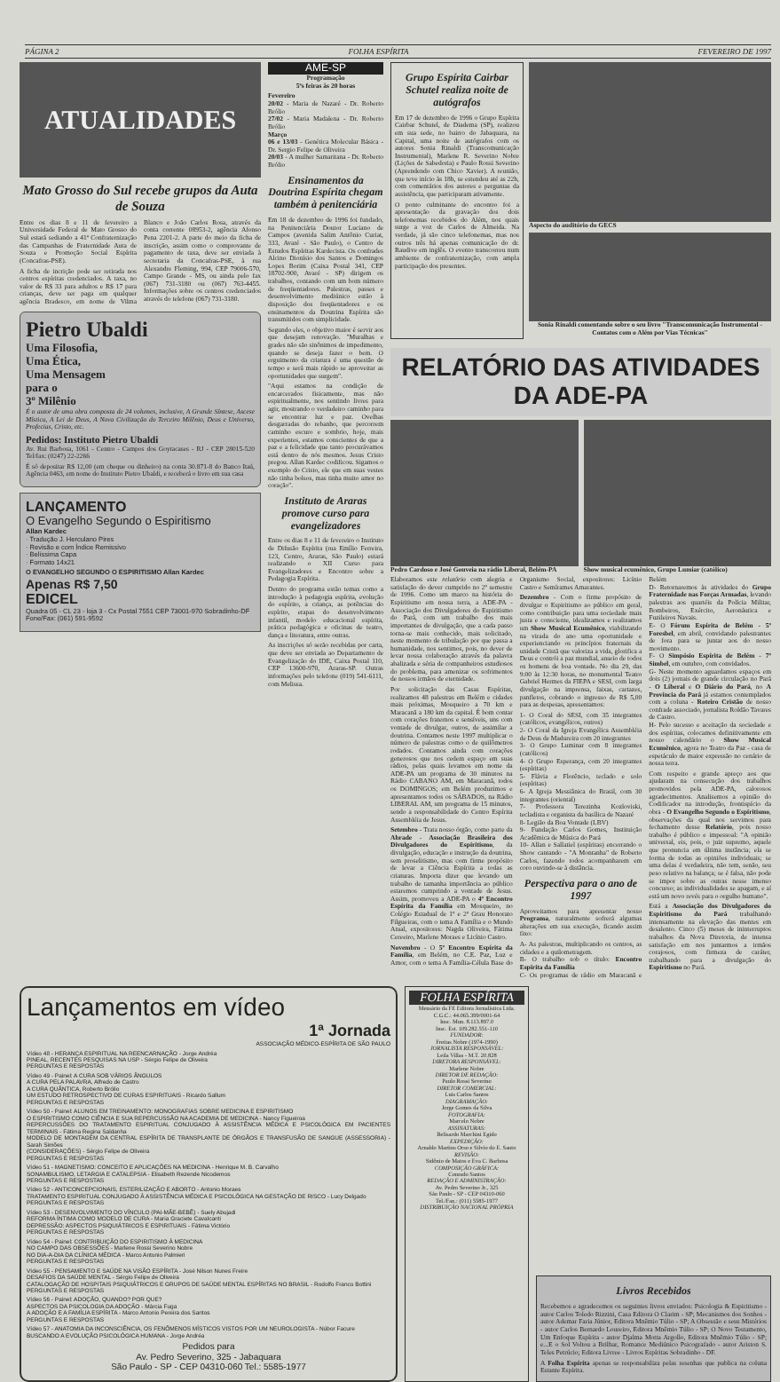PÁGINA 2 FOLHA ESPÍRITA FEVEREIRO DE 1997
ATUALIDADES
Mato Grosso do Sul recebe grupos da Auta de Souza
Entre os dias 8 e 11 de fevereiro a Universidade Federal de Mato Grosso do Sul estará sediando a 41ª Confraternização das Campanhas de Fraternidade Auta de Souza e Promoção Social Espírita (Concafras-PSE).
A ficha de incrição pode ser retirada nos centros espíritas credenciados. A taxa, no valor de R$ 33 para adultos e R$ 17 para crianças, deve ser paga em qualquer agência Bradesco, em nome de Vilma Blanco e João Carlos Rosa, através da conta corrente 08953-2, agência Afonso Pena 2201-2. A parte do meio da ficha de inscrição, assim como o comprovante de pagamento de taxa, deve ser enviada à secretaria da Concafras-PSE, à rua Alexandre Fleming, 994, CEP 79006-570, Campo Grande - MS, ou ainda pelo fax (067) 731-3180 ou (067) 763-4455. Informações sobre os centros credenciados através do telefone (067) 731-3180.
Pietro Ubaldi
Uma Filosofia,
Uma Ética,
Uma Mensagem
para o
3º Milênio
É o autor de uma obra composta de 24 volumes, inclusive, A Grande Síntese, Ascese Mística, A Lei de Deus, A Nova Civilização do Terceiro Milênio, Deus e Universo, Profecias, Cristo, etc.
Pedidos: Instituto Pietro Ubaldi
Av. Rui Barbosa, 1061 - Centro - Campos dos Goytacases - RJ - CEP 28015-520 Tel/fax: (0247) 22-2266
É só depositar R$ 12,00 (em cheque ou dinheiro) na conta 30.871-8 do Banco Itaú, Agência 0463, em nome do Instituto Pietro Ubaldi, e receberá o livro em sua casa
LANÇAMENTO
O Evangelho Segundo o Espiritismo
Allan Kardec
· Tradução J. Herculano Pires
· Revisão e com Índice Remissivo
· Belíssima Capa
· Formato 14x21
O EVANGELHO SEGUNDO O ESPIRITISMO Allan Kardec
Apenas R$ 7,50
EDICEL
Quadra 05 - CL 23 - loja 3 - Cx Postal 7551 CEP 73001-970 Sobradinho-DF
Fone/Fax: (061) 591-9592
AME-SP
Programação
5ªs feiras às 20 horas
Fevereiro
20/02 - Maria de Nazaré - Dr. Roberto Brólio
27/02 - Maria Madalena - Dr. Roberto Brólio
Março
06 e 13/03 - Genética Molecular Básica - Dr. Sergio Felipe de Oliveira
20/03 - A mulher Samaritana - Dr. Roberto Brólio
Ensinamentos da Doutrina Espírita chegam também à penitenciária
Em 18 de dezembro de 1996 foi fundado, na Penitenciária Doutor Luciano de Campos (avenida Salim Antônio Curiat, 333, Avaré - São Paulo), o Centro de Estudos Espíritas Kardecista. Os confrades Alcino Dionísio dos Santos e Domingos Lopes Borim (Caixa Postal 341, CEP 18702-900, Avaré - SP) dirigem os trabalhos, contando com um bom número de freqüentadores. Palestras, passes e desenvolvimento mediúnico estão à disposição dos freqüentadores e os ensinamentos da Doutrina Espírita são transmitidos com simplicidade.
Segundo eles, o objetivo maior é servir aos que desejam renovação. "Muralhas e grades não são sinônimos de impedimento, quando se deseja fazer o bem. O erguimento da criatura é uma questão de tempo e será mais rápido se aproveitar as oportunidades que surgem".
"Aqui estamos na condição de encarcerados fisicamente, mas não espiritualmente, nos sentindo livres para agir, mostrando o verdadeiro caminho para se encontrar luz e paz. Ovelhas desgarradas do rebanho, que percorrem caminho escuro e sombrio, hoje, mais experientes, estamos conscientes de que a paz e a felicidade que tanto procurávamos está dentro de nós mesmos. Jesus Cristo pregou. Allan Kardec codificou. Sigamos o exemplo do Cristo, ele que em suas vestes não tinha bolsos, mas tinha muito amor no coração".
Instituto de Araras promove curso para evangelizadores
Entre os dias 8 e 11 de fevereiro o Instituto de Difusão Espírita (rua Emílio Ferreira, 123, Centro, Araras, São Paulo) estará realizando o XII Curso para Evangelizadores e Encontro sobre a Pedagogia Espírita.
Dentro do programa estão temas como a introdução à pedagogia espírita, evolução do espírito, a criança, as potências do espírito, etapas do desenvolvimento infantil, modelo educacional espírita, prática pedagógica e oficinas de teatro, dança e literatura, entre outras.
As inscrições só serão recebidas por carta, que deve ser enviada ao Departamento de Evangelização do IDE, Caixa Postal 110, CEP 13600-970, Araras-SP. Outras informações pelo telefone (019) 541-6111, com Melissa.
Grupo Espírita Cairbar Schutel realiza noite de autógrafos
Em 17 de dezembro de 1996 o Grupo Espírita Cairbar Schutel, de Diadema (SP), realizou em sua sede, no bairro do Jabaquara, na Capital, uma noite de autógrafos com os autores Sonia Rinaldi (Transcomunicação Instrumental), Marlene R. Severino Nobre (Lições de Sabedoria) e Paulo Rossi Severino (Aprendendo com Chico Xavier). A reunião, que teve início às 18h, se estendeu até as 22h, com comentários dos autores e perguntas da assistência, que participaram ativamente.
O ponto culminante do encontro foi a apresentação da gravação dos dois telefonemas recebidos do Além, nos quais surge a voz de Carlos de Almeida. Na verdade, já são cinco telefonemas, mas nos outros três há apenas comunicação do dr. Raudive em inglês. O evento transcorreu num ambiente de confraternização, com ampla participação dos presentes.
Aspecto do auditório do GECS
Sonia Rinaldi comentando sobre o seu livro "Transcomunicação Instrumental - Contatos com o Além por Vias Técnicas"
RELATÓRIO DAS ATIVIDADES DA ADE-PA
Pedro Cardoso e José Gouveia na rádio Liberal, Belém-PA
Show musical ecumênico, Grupo Lumiar (católico)
Elaboramos este relatório com alegria e satisfação do dever cumprido no 2º semestre de 1996. Como um marco na história do Espiritismo em nossa terra, a ADE-PA - Associação dos Divulgadores do Espiritismo do Pará, com um trabalho dos mais importantes de divulgação, que a cada passo torna-se mais conhecido, mais solicitado, neste momento de tribulação por que passa a humanidade, nos sentimos, pois, no dever de levar nossa colaboração através da palavra abalizada e séria de companheiros estudiosos do problema, para amenizar os sofrimentos de nossos irmãos de eternidade.
Por solicitação das Casas Espíritas, realizamos 48 palestras em Belém e cidades mais próximas, Mosqueiro a 70 km e Maracanã a 180 km da capital. É bom contar com corações fraternos e sensíveis, uns com vontade de divulgar, outros, de assimilar a doutrina. Contamos neste 1997 multiplicar o número de palestras como o de quilômetros rodados. Contamos ainda com corações generosos que nos cedem espaço em suas rádios, pelas quais levamos em nome da ADE-PA um programa de 30 minutos na Rádio CABANO AM, em Maracanã, todos os DOMINGOS; em Belém produzimos e apresentamos todos os SÁBADOS, na Rádio LIBERAL AM, um programa de 15 minutos, sendo a responsabilidade do Centro Espírita Assembléia de Jesus.
Setembro - Trata nosso órgão, como parte da Abrade - Associação Brasileira dos Divulgadores do Espiritismo, da divulgação, educação e instrução da doutrina, sem proselitismo, mas com firme propósito de levar a Ciência Espírita a todas as criaturas. Importa dizer que levando um trabalho de tamanha importância ao público estaremos cumprindo a vontade de Jesus. Assim, promoveu a ADE-PA o 4º Encontro Espírita da Família em Mosqueiro, no Colégio Estadual de 1º e 2º Grau Honorato Filgueiras, com o tema A Família e o Mundo Atual, expositores: Nagda Oliveira, Fátima Cereeiro, Marlene Moraes e Licínio Castro.
Novembro - O 5º Encontro Espírita da Família, em Belém, no C.E. Paz, Luz e Amor, com o tema A Família-Célula Base do Organismo Social, expositores: Licínio Castro e Semírames Amarantes.
Dezembro - Com o firme propósito de divulgar o Espiritismo ao público em geral, como contribuição para uma sociedade mais justa e consciente, idealizamos e realizamos um Show Musical Ecumênico, viabilizando na virada do ano uma oportunidade e experienciando os princípios fraternais da unidade Cristã que valoriza a vida, glorifica a Deus e contrói a paz mundial, anseio de todos os homens de boa vontade. No dia 29, das 9:00 às 12:30 horas, no monumental Teatro Gabriel Hermes da FIEPA e SESI, com larga divulgação na imprensa, faixas, cartazes, panfletos, cobrando o ingresso de R$ 5,00 para as despesas, apresentamos:
1- O Coral do SESI, com 35 integrantes (católicos, evangélicos, outros)
2- O Coral da Igreja Evangélica Assembléia de Deus de Madureira com 20 integrantes
3- O Grupo Luminar com 8 integrantes (católicos)
4- O Grupo Esperança, com 20 integrantes (espíritas)
5- Flávia e Florêncio, teclado e solo (espíritas)
6- A Igreja Messiânica do Brasil, com 30 integrantes (oriental)
7- Professora Terezinha Kozloviski, tecladista e organista da basílica de Nazaré
8- Legião da Boa Vontade (LBV)
9- Fundação Carlos Gomes, Instituição Acadêmica de Música do Pará
10- Allan e Sallatiel (espíritas) encerrando o Show cantando - "A Montanha" de Roberto Carlos, fazendo todos acompanharem em coro ouvindo-se à distância.
Perspectiva para o ano de 1997
Aproveitamos para apresentar nosso Programa, naturalmente sofrerá algumas alterações em sua execução, ficando assim fixo:
A- As palestras, multiplicando os centros, as cidades e a quilometragem.
B- O trabalho sob o título: Encontro Espírita da Família
C- Os programas de rádio em Maracanã e Belém
D- Retornaremos às atividades do Grupo Fraternidade nas Forças Armadas, levando palestras aos quartéis da Polícia Militar, Bombeiros, Exército, Aeronáutica e Fuzileiros Navais.
E- O Fórum Espírita de Belém - 5º Foresbel, em abril, convidando palestrantes de fora para se juntar aos do nosso movimento.
F- O Simpósio Espírita de Belém - 7º Simbel, em outubro, com convidados.
G- Neste momento aguardamos espaços em dois (2) jornais de grande circulação no Pará - O Liberal e O Diário do Pará, no A Província do Pará já estamos contemplados com a coluna - Roteiro Cristão de nosso confrade associado, jornalista Roldão Tavares de Castro.
H- Pelo sucesso e aceitação da sociedade e dos espíritas, colocamos definitivamente em nosso calendário o Show Musical Ecumênico, agora no Teatro da Paz - casa de espetáculo de maior expressão no cenário de nossa terra.
Com respeito e grande apreço aos que ajudaram na consecução dos trabalhos promovidos pela ADE-PA, calorosos agradecimentos. Analisemos a opinião do Codificador na introdução, frontispício da obra - O Evangelho Segundo o Espiritismo, observações da qual nos servimos para fechamento desse Relatório, pois nosso trabalho é público e impessoal: "A opinião universal, eis, pois, o juiz supremo, aquele que pronuncia em última instância; ela se forma de todas as opiniões individuais; se uma delas é verdadeira, não tem, senão, seu peso relativo na balança; se é falsa, não pode se impor sobre as outras nesse imenso concurso; as individualidades se apagam, e aí está um novo revés para o orgulho humano".
Está a Associação dos Divulgadores do Espiritismo do Pará trabalhando intensamente na elevação das mentes em desalento. Cinco (5) meses de ininterruptos trabalhos da Nova Diretoria, de intensa satisfação em nos juntarmos a irmãos corajosos, com firmeza de caráter, trabalhando para a divulgação do Espiritismo no Pará.
Lançamentos em vídeo
1ª Jornada
ASSOCIAÇÃO MÉDICO-ESPÍRITA DE SÃO PAULO
Vídeo 48 - HERANÇA ESPIRITUAL NA REENCARNAÇÃO - Jorge Andréa
PINEAL, RECENTES PESQUISAS NA USP - Sérgio Felipe de Oliveira
PERGUNTAS E RESPOSTAS
Vídeo 49 - Painel: A CURA SOB VÁRIOS ÂNGULOS
A CURA PELA PALAVRA, Alfredo de Castro
A CURA QUÂNTICA, Roberto Brólio
UM ESTUDO RETROSPECTIVO DE CURAS ESPIRITUAIS - Ricardo Sallum
PERGUNTAS E RESPOSTAS
Vídeo 50 - Painel: ALUNOS EM TREINAMENTO: MONOGRAFIAS SOBRE MEDICINA E ESPIRITISMO
O ESPIRITISMO COMO CIÊNCIA E SUA REPERCUSSÃO NA ACADEMIA DE MEDICINA - Nancy Figueiroa
REPERCUSSÕES DO TRATAMENTO ESPIRITUAL CONJUGADO À ASSISTÊNCIA MÉDICA E PSICOLÓGICA EM PACIENTES TERMINAIS - Fátima Regina Saldanha
MODELO DE MONTAGEM DA CENTRAL ESPÍRITA DE TRANSPLANTE DE ÓRGÃOS E TRANSFUSÃO DE SANGUE (ASSESSORIA) - Sarah Simões
(CONSIDERAÇÕES) - Sérgio Felipe de Oliveira
PERGUNTAS E RESPOSTAS
Vídeo 51 - MAGNETISMO: CONCEITO E APLICAÇÕES NA MEDICINA - Henrique M. B. Carvalho
SONAMBULISMO, LETARGIA E CATALEPSIA - Elisabeth Rezende Nicodemos
PERGUNTAS E RESPOSTAS
Vídeo 52 - ANTICONCEPCIONAIS, ESTERILIZAÇÃO E ABORTO - Antonio Moraes
TRATAMENTO ESPIRITUAL CONJUGADO À ASSISTÊNCIA MÉDICA E PSICOLÓGICA NA GESTAÇÃO DE RISCO - Lucy Delgado
PERGUNTAS E RESPOSTAS
Vídeo 53 - DESENVOLVIMENTO DO VÍNCULO (PAI-MÃE-BEBÊ) - Suely Abujadi
REFORMA ÍNTIMA COMO MODELO DE CURA - Maria Graciete Cavalcanti
DEPRESSÃO: ASPECTOS PSIQUIÁTRICOS E ESPIRITUAIS - Fátima Victório
PERGUNTAS E RESPOSTAS
Vídeo 54 - Painel: CONTRIBUIÇÃO DO ESPIRITISMO À MEDICINA
NO CAMPO DAS OBSESSÕES - Marlene Rossi Severino Nobre
NO DIA-A-DIA DA CLÍNICA MÉDICA - Marco Antonio Palmieri
PERGUNTAS E RESPOSTAS
Vídeo 55 - PENSAMENTO E SAÚDE NA VISÃO ESPÍRITA - José Nilson Nunes Freire
DESAFIOS DA SAÚDE MENTAL - Sérgio Felipe de Oliveira
CATALOGAÇÃO DE HOSPITAIS PSIQUIÁTRICOS E GRUPOS DE SAÚDE MENTAL ESPÍRITAS NO BRASIL - Rodolfo Franco Bottini
PERGUNTAS E RESPOSTAS
Vídeo 56 - Painel: ADOÇÃO, QUANDO? POR QUE?
ASPECTOS DA PSICOLOGIA DA ADOÇÃO - Márcia Fuga
A ADOÇÃO E A FAMÍLIA ESPÍRITA - Marco Antonio Pereira dos Santos
PERGUNTAS E RESPOSTAS
Vídeo 57 - ANATOMIA DA INCONSCIÊNCIA, OS FENÔMENOS MÍSTICOS VISTOS POR UM NEUROLOGISTA - Núbor Facure
BUSCANDO A EVOLUÇÃO PSICOLÓGICA HUMANA - Jorge Andréa
Pedidos para
Av. Pedro Severino, 325 - Jabaquara
São Paulo - SP - CEP 04310-060 Tel.: 5585-1977
FOLHA ESPÍRITA
Mensário da FE Editora Jornalística Ltda.
C.G.C.: 44.065.399/0001-64
Insc. Mun. 8.113.897.0
Insc. Est. 109.282.551-110
FUNDADOR:
Freitas Nobre (1974-1990)
JORNALISTA RESPONSÁVEL:
Leila Villas - M.T. 20.828
DIRETORA RESPONSÁVEL:
Marlene Nobre
DIRETOR DE REDAÇÃO:
Paulo Rossi Severino
DIRETOR COMERCIAL:
Luis Carlos Santos
DIAGRAMAÇÃO:
Jorge Gomes da Silva
FOTOGRAFIA:
Marcelo Nobre
ASSINATURAS:
Belisardo Marchini Egido
EXPEDIÇÃO:
Arnaldo Martins Orso e Silvio do E. Santo
REVISÃO:
Sidônio de Matos e Eva C. Barbosa
COMPOSIÇÃO GRÁFICA:
Conrado Santos
REDAÇÃO E ADMINISTRAÇÃO:
Av. Pedro Severino Jr., 325
São Paulo - SP - CEP 04310-060
Tel./Fax.: (011) 5585-1977
DISTRIBUIÇÃO NACIONAL PRÓPRIA
Livros Recebidos
Recebemos e agradecemos os seguintes livros enviados: Psicologia & Espiritismo - autor Carlos Toledo Rizzini, Casa Editora O Clarim - SP; Mecanismos dos Sonhos - autor Ademar Faria Júnior, Editora Mnêmio Túlio - SP; A Obsessão e seus Mistérios - autor Carlos Bernardo Loureiro, Editora Mnêmio Túlio - SP; O Novo Testamento, Um Enfoque Espírita - autor Djalma Motta Argollo, Editora Mnêmio Túlio - SP; e...E o Sol Voltou a Brilhar, Romance Mediúnico Psicografado - autor Ariston S. Teles Petrúcio; Editora Livree - Livros Espíritas Sobradinho - DF.
A Folha Espírita apenas se responsabiliza pelas resenhas que publica na coluna Estante Espírita.